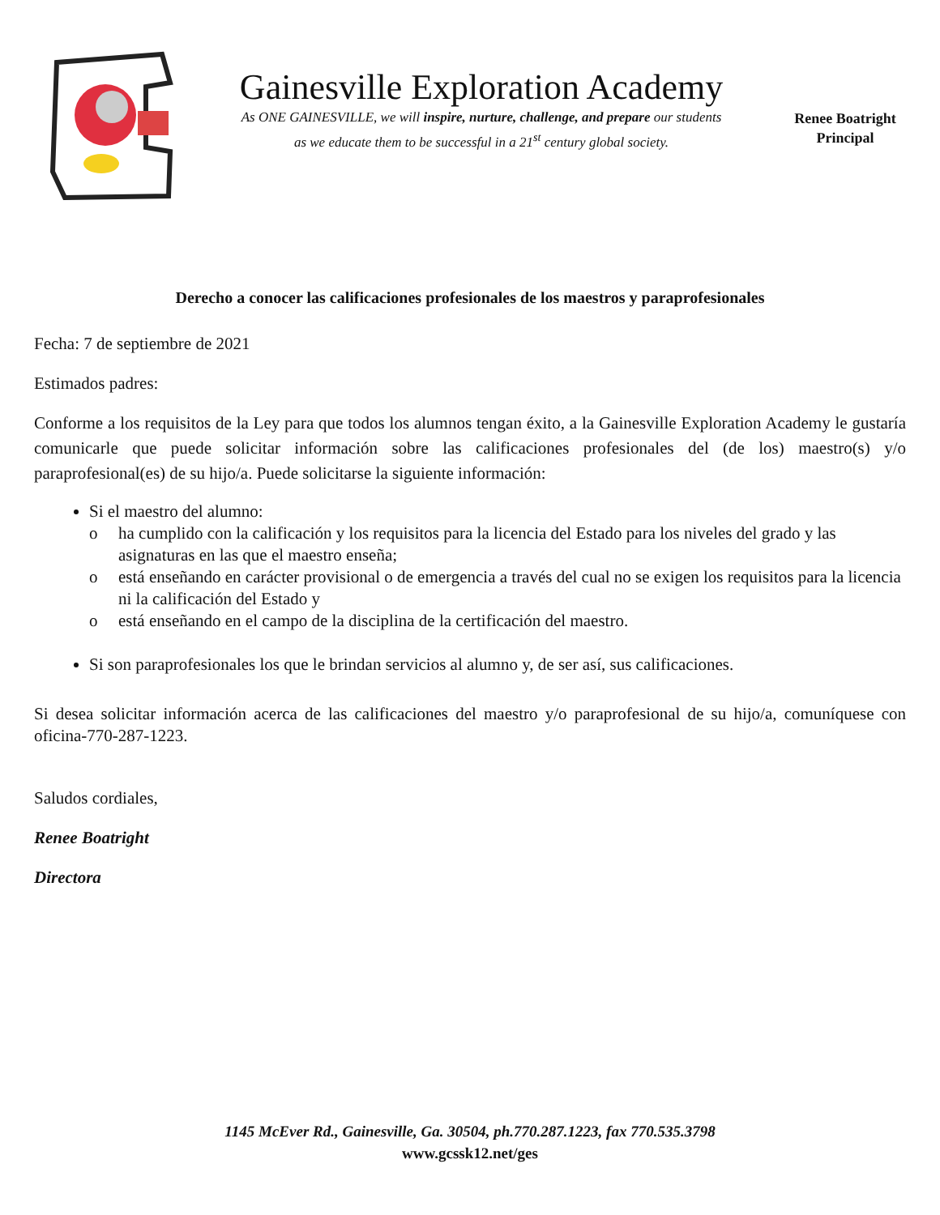Gainesville Exploration Academy
As ONE GAINESVILLE, we will inspire, nurture, challenge, and prepare our students
as we educate them to be successful in a 21<sup>st</sup> century global society.
Renee Boatright
Principal
Derecho a conocer las calificaciones profesionales de los maestros y paraprofesionales
Fecha: 7 de septiembre de 2021
Estimados padres:
Conforme a los requisitos de la Ley para que todos los alumnos tengan éxito, a la Gainesville Exploration Academy le gustaría comunicarle que puede solicitar información sobre las calificaciones profesionales del (de los) maestro(s) y/o paraprofesional(es) de su hijo/a. Puede solicitarse la siguiente información:
Si el maestro del alumno:
o ha cumplido con la calificación y los requisitos para la licencia del Estado para los niveles del grado y las asignaturas en las que el maestro enseña;
o está enseñando en carácter provisional o de emergencia a través del cual no se exigen los requisitos para la licencia ni la calificación del Estado y
o está enseñando en el campo de la disciplina de la certificación del maestro.
Si son paraprofesionales los que le brindan servicios al alumno y, de ser así, sus calificaciones.
Si desea solicitar información acerca de las calificaciones del maestro y/o paraprofesional de su hijo/a, comuníquese con oficina-770-287-1223.
Saludos cordiales,
Renee Boatright
Directora
1145 McEver Rd., Gainesville, Ga. 30504, ph.770.287.1223, fax 770.535.3798
www.gcssk12.net/ges